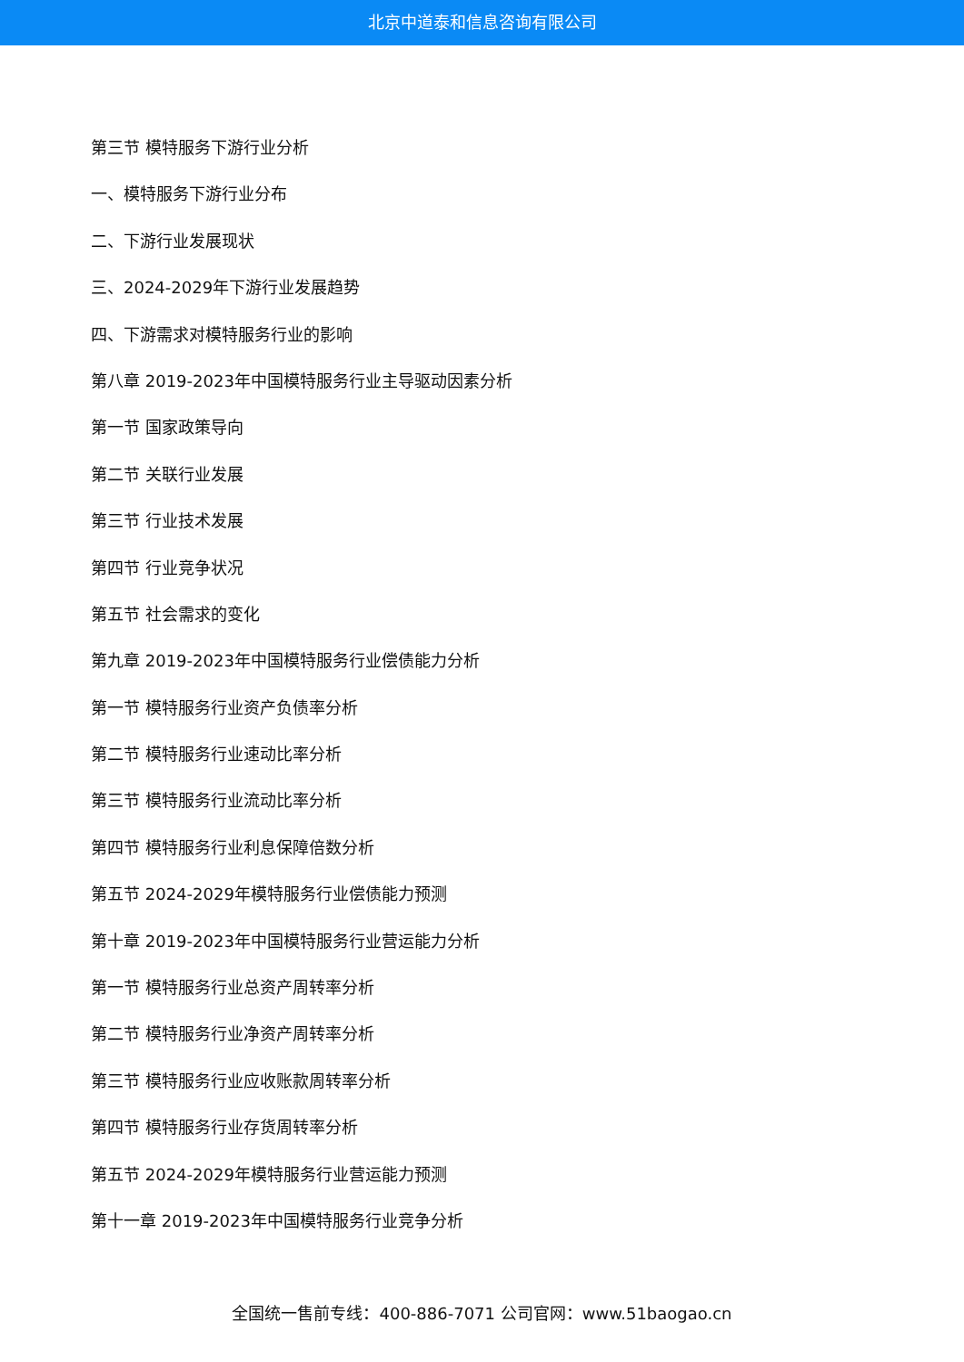北京中道泰和信息咨询有限公司
第三节 模特服务下游行业分析
一、模特服务下游行业分布
二、下游行业发展现状
三、2024-2029年下游行业发展趋势
四、下游需求对模特服务行业的影响
第八章 2019-2023年中国模特服务行业主导驱动因素分析
第一节 国家政策导向
第二节 关联行业发展
第三节 行业技术发展
第四节 行业竞争状况
第五节 社会需求的变化
第九章 2019-2023年中国模特服务行业偿债能力分析
第一节 模特服务行业资产负债率分析
第二节 模特服务行业速动比率分析
第三节 模特服务行业流动比率分析
第四节 模特服务行业利息保障倍数分析
第五节 2024-2029年模特服务行业偿债能力预测
第十章 2019-2023年中国模特服务行业营运能力分析
第一节 模特服务行业总资产周转率分析
第二节 模特服务行业净资产周转率分析
第三节 模特服务行业应收账款周转率分析
第四节 模特服务行业存货周转率分析
第五节 2024-2029年模特服务行业营运能力预测
第十一章 2019-2023年中国模特服务行业竞争分析
全国统一售前专线：400-886-7071 公司官网：www.51baogao.cn